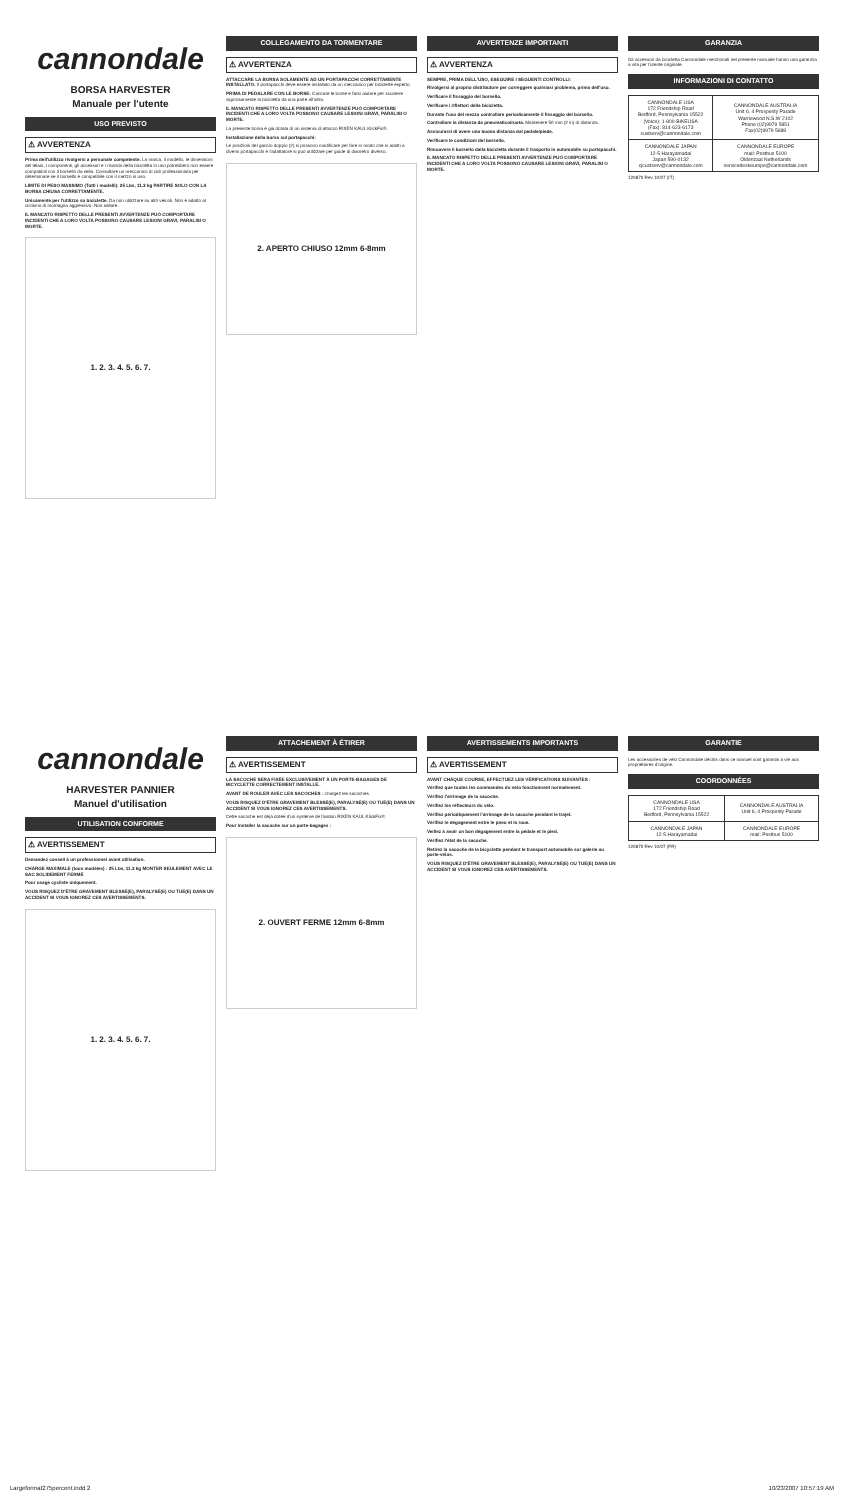cannondale
BORSA HARVESTER
Manuale per l'utente
USO PREVISTO
⚠ AVVERTENZA
Prima dell'utilizzo rivolgersi a personale competente. La marca, il modello, le dimensioni del telaio, i componenti, gli accessori e i ricambi della bicicletta in uso potrebbero non essere compatibili con il borsello da sella. Consultare un meccanico di cicli professionista per determinare se il borsello è compatibile con il mezzo in uso.
LIMITE DI PESO MASSIMO (Tutti i modelli): 25 Lbs, 11.3 kg PARTIRE SOLO CON LA BORSA CHIUSA CORRETTAMENTE.
Unicamente per l'utilizzo su biciclette. Da non utilizzare su altri veicoli. Non è adatto al ciclismo di montagna aggressivo. Non saltare.
IL MANCATO RISPETTO DELLE PRESENTI AVVERTENZE PUÒ COMPORTARE INCIDENTI CHE A LORO VOLTA POSSONO CAUSARE LESIONI GRAVI, PARALISI O MORTE.
1. 2. 3. 4. 5. 6. 7.
COLLEGAMENTO DA TORMENTARE
⚠ AVVERTENZA
ATTACCARE LA BORSA SOLAMENTE AD UN PORTAPACCHI CORRETTAMENTE INSTALLATO. Il portapacchi deve essere installato da un meccanico per biciclette esperto.
PRIMA DI PEDALARE CON LE BORSE: Caricare le borse e farsi aiutare per scuotere vigorosamente la bicicletta da una parte all'altra.
IL MANCATO RISPETTO DELLE PRESENTI AVVERTENZE PUÒ COMPORTARE INCIDENTI CHE A LORO VOLTA POSSONO CAUSARE LESIONI GRAVI, PARALISI O MORTE.
La presente borsa è già dotata di un sistema di attacco RIXEN KAUL KlickFix®.
Installazione della borsa sul portapacchi:
Le posizioni del gancio doppio (2) si possono modificare per fare in modo che si adatti a diversi portapacchi e l'adattatore si può utilizzare per guide di diametro diverso.
2. APERTO CHIUSO 12mm 6-8mm
AVVERTENZE IMPORTANTI
⚠ AVVERTENZA
SEMPRE, PRIMA DELL'USO, ESEGUIRE I SEGUENTI CONTROLLI:
Rivolgersi al proprio distributore per correggere qualsiasi problema, prima dell'uso.
Verificare il fissaggio del borsello.
Verificare i riflettori della bicicletta.
Durante l'uso del mezzo controllare periodicamente il fissaggio del borsello.
Controllare la distanza da pneumatico/ruota. Mantenere 50 mm (2 in) di distanza.
Assicurarsi di avere una buona distanza dal pedale/piede.
Verificare le condizioni del borsello.
Rimuovere il borsello dalla bicicletta durante il trasporto in automobile su portapacchi.
IL MANCATO RISPETTO DELLE PRESENTI AVVERTENZE PUÒ COMPORTARE INCIDENTI CHE A LORO VOLTA POSSONO CAUSARE LESIONI GRAVI, PARALISI O MORTE.
GARANZIA
Gli accessori da bicicletta Cannondale menzionati nel presente manuale hanno una garanzia a vita per l'utente originale.
INFORMAZIONI DI CONTATTO
| CANNONDALE USA 172 Friendship Road Bedford, Pennsylvania 15522 (Voice): 1-800-BIKEUSA (Fax): 814-623-6173 custserv@cannondale.com | CANNONDALE AUSTRALIA Unit 6, 4 Prosperity Parade Warriewood N.S.W 2102 Phone (02)9979 5851 Fax(02)9979 5688 |
| CANNONDALE JAPAN 12-5 Harayamadai Japan 590-0132 cjcustserv@cannondale.com | CANNONDALE EUROPE mail: Postbus 5100 Oldenzaal Netherlands servicedeskeurope@cannondale.com |
120870 Rev 10/07 (IT)
cannondale
HARVESTER PANNIER
Manuel d'utilisation
UTILISATION CONFORME
⚠ AVERTISSEMENT
Demandez conseil à un professionnel avant utilisation.
CHARGE MAXIMALE (tous modèles) : 25 Lbs, 11.3 kg MONTER SEULEMENT AVEC LE SAC SOLIDEMENT FERMÉ
Pour usage cycliste uniquement.
VOUS RISQUEZ D'ÊTRE GRAVEMENT BLESSÉ(E), PARALYSÉ(E) OU TUÉ(E) DANS UN ACCIDENT SI VOUS IGNOREZ CES AVERTISSEMENTS.
1. 2. 3. 4. 5. 6. 7.
ATTACHEMENT À ÉTIRER
⚠ AVERTISSEMENT
LA SACOCHE SERA FIXÉE EXCLUSIVEMENT À UN PORTE-BAGAGES DE BICYCLETTE CORRECTEMENT INSTALLÉ.
AVANT DE ROULER AVEC LES SACOCHES : chargez les sacoches.
VOUS RISQUEZ D'ÊTRE GRAVEMENT BLESSÉ(E), PARALYSÉ(E) OU TUÉ(E) DANS UN ACCIDENT SI VOUS IGNOREZ CES AVERTISSEMENTS.
Cette sacoche est déjà dotée d'un système de fixation RIXEN KAUL KlickFix®.
Pour installer la sacoche sur un porte-bagages :
2. OUVERT FERME 12mm 6-8mm
AVERTISSEMENTS IMPORTANTS
⚠ AVERTISSEMENT
AVANT CHAQUE COURSE, EFFECTUEZ LES VÉRIFICATIONS SUIVANTES :
Vérifiez que toutes les commandes du vélo fonctionnent normalement.
Vérifiez l'arrimage de la sacoche.
Vérifiez les réflecteurs du vélo.
Vérifiez périodiquement l'arrimage de la sacoche pendant le trajet.
Vérifiez le dégagement entre le pneu et la roue.
Veillez à avoir un bon dégagement entre la pédale et le pied.
Vérifiez l'état de la sacoche.
Retirez la sacoche de la bicyclette pendant le transport automobile sur galerie ou porte-vélos.
VOUS RISQUEZ D'ÊTRE GRAVEMENT BLESSÉ(E), PARALYSÉ(E) OU TUÉ(E) DANS UN ACCIDENT SI VOUS IGNOREZ CES AVERTISSEMENTS.
GARANTIE
Les accessoires de vélo Cannondale décrits dans ce manuel sont garantis à vie aux propriétaires d'origine.
COORDONNÉES
| CANNONDALE USA 172 Friendship Road Bedford, Pennsylvania 15522 | CANNONDALE AUSTRALIA Unit 6, 4 Prosperity Parade |
| CANNONDALE JAPAN 12-5 Harayamadai | CANNONDALE EUROPE mail: Postbus 5100 |
120870 Rev 10/07 (FR)
Largeformat275percent.indd 2 10/23/2007 10:57:19 AM